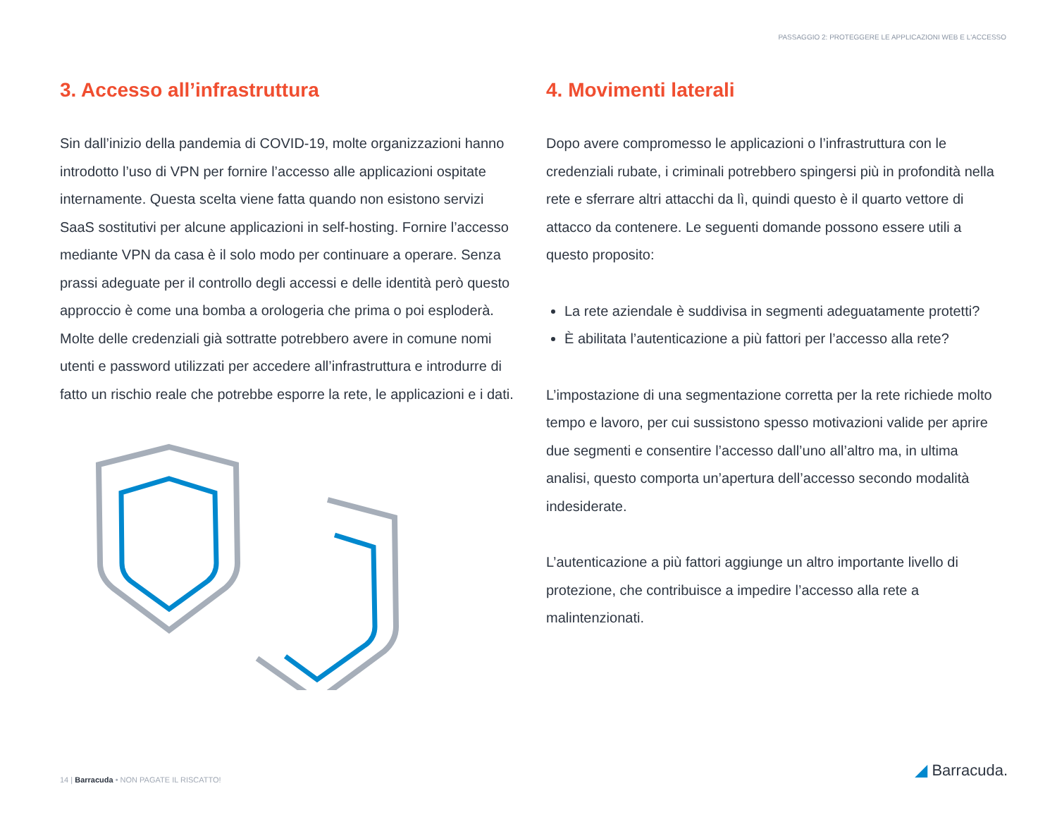PASSAGGIO 2: PROTEGGERE LE APPLICAZIONI WEB E L'ACCESSO
3. Accesso all’infrastruttura
Sin dall’inizio della pandemia di COVID-19, molte organizzazioni hanno introdotto l’uso di VPN per fornire l’accesso alle applicazioni ospitate internamente. Questa scelta viene fatta quando non esistono servizi SaaS sostitutivi per alcune applicazioni in self-hosting. Fornire l’accesso mediante VPN da casa è il solo modo per continuare a operare. Senza prassi adeguate per il controllo degli accessi e delle identità però questo approccio è come una bomba a orologeria che prima o poi esploderà. Molte delle credenziali già sottratte potrebbero avere in comune nomi utenti e password utilizzati per accedere all’infrastruttura e introdurre di fatto un rischio reale che potrebbe esporre la rete, le applicazioni e i dati.
4. Movimenti laterali
Dopo avere compromesso le applicazioni o l’infrastruttura con le credenziali rubate, i criminali potrebbero spingersi più in profondità nella rete e sferrare altri attacchi da lì, quindi questo è il quarto vettore di attacco da contenere. Le seguenti domande possono essere utili a questo proposito:
La rete aziendale è suddivisa in segmenti adeguatamente protetti?
È abilitata l’autenticazione a più fattori per l’accesso alla rete?
L’impostazione di una segmentazione corretta per la rete richiede molto tempo e lavoro, per cui sussistono spesso motivazioni valide per aprire due segmenti e consentire l’accesso dall’uno all’altro ma, in ultima analisi, questo comporta un’apertura dell’accesso secondo modalità indesiderate.
L’autenticazione a più fattori aggiunge un altro importante livello di protezione, che contribuisce a impedire l’accesso alla rete a malintenzionati.
14 | Barracuda • NON PAGATE IL RISCATTO!
◢ Barracuda.